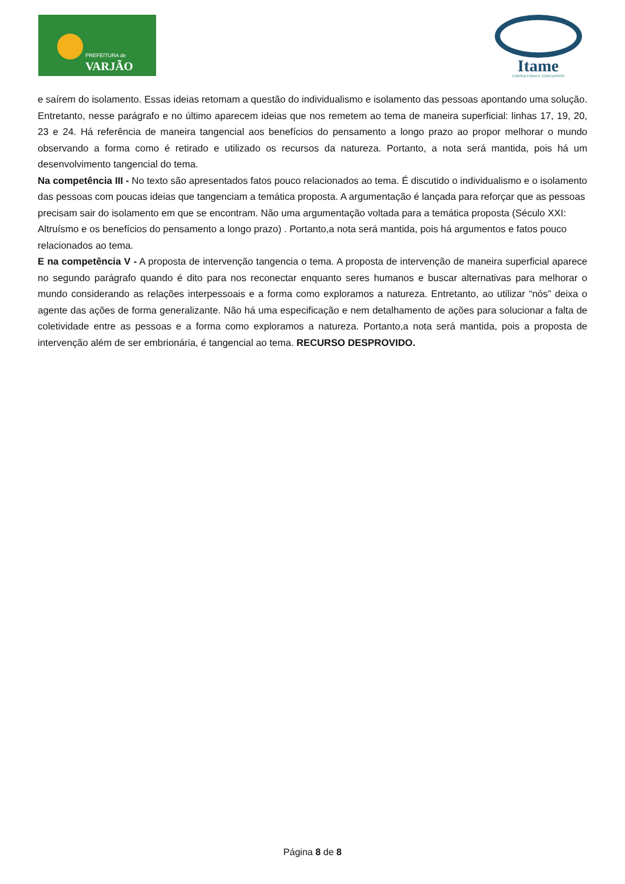PREFEITURA de
VARJÃO
Itame
CONSULTORIA E CONCURSOS
e saírem do isolamento. Essas ideias retomam a questão do individualismo e isolamento das pessoas apontando uma solução. Entretanto, nesse parágrafo e no último aparecem ideias que nos remetem ao tema de maneira superficial: linhas 17, 19, 20, 23 e 24. Há referência de maneira tangencial aos benefícios do pensamento a longo prazo ao propor melhorar o mundo observando a forma como é retirado e utilizado os recursos da natureza. Portanto, a nota será mantida, pois há um desenvolvimento tangencial do tema.
Na competência III - No texto são apresentados fatos pouco relacionados ao tema. É discutido o individualismo e o isolamento das pessoas com poucas ideias que tangenciam a temática proposta. A argumentação é lançada para reforçar que as pessoas precisam sair do isolamento em que se encontram. Não uma argumentação voltada para a temática proposta (Século XXI: Altruísmo e os benefícios do pensamento a longo prazo) . Portanto,a nota será mantida, pois há argumentos e fatos pouco relacionados ao tema.
E na competência V - A proposta de intervenção tangencia o tema. A proposta de intervenção de maneira superficial aparece no segundo parágrafo quando é dito para nos reconectar enquanto seres humanos e buscar alternativas para melhorar o mundo considerando as relações interpessoais e a forma como exploramos a natureza. Entretanto, ao utilizar “nós” deixa o agente das ações de forma generalizante. Não há uma especificação e nem detalhamento de ações para solucionar a falta de coletividade entre as pessoas e a forma como exploramos a natureza. Portanto,a nota será mantida, pois a proposta de intervenção além de ser embrionária, é tangencial ao tema. RECURSO DESPROVIDO.
Página 8 de 8